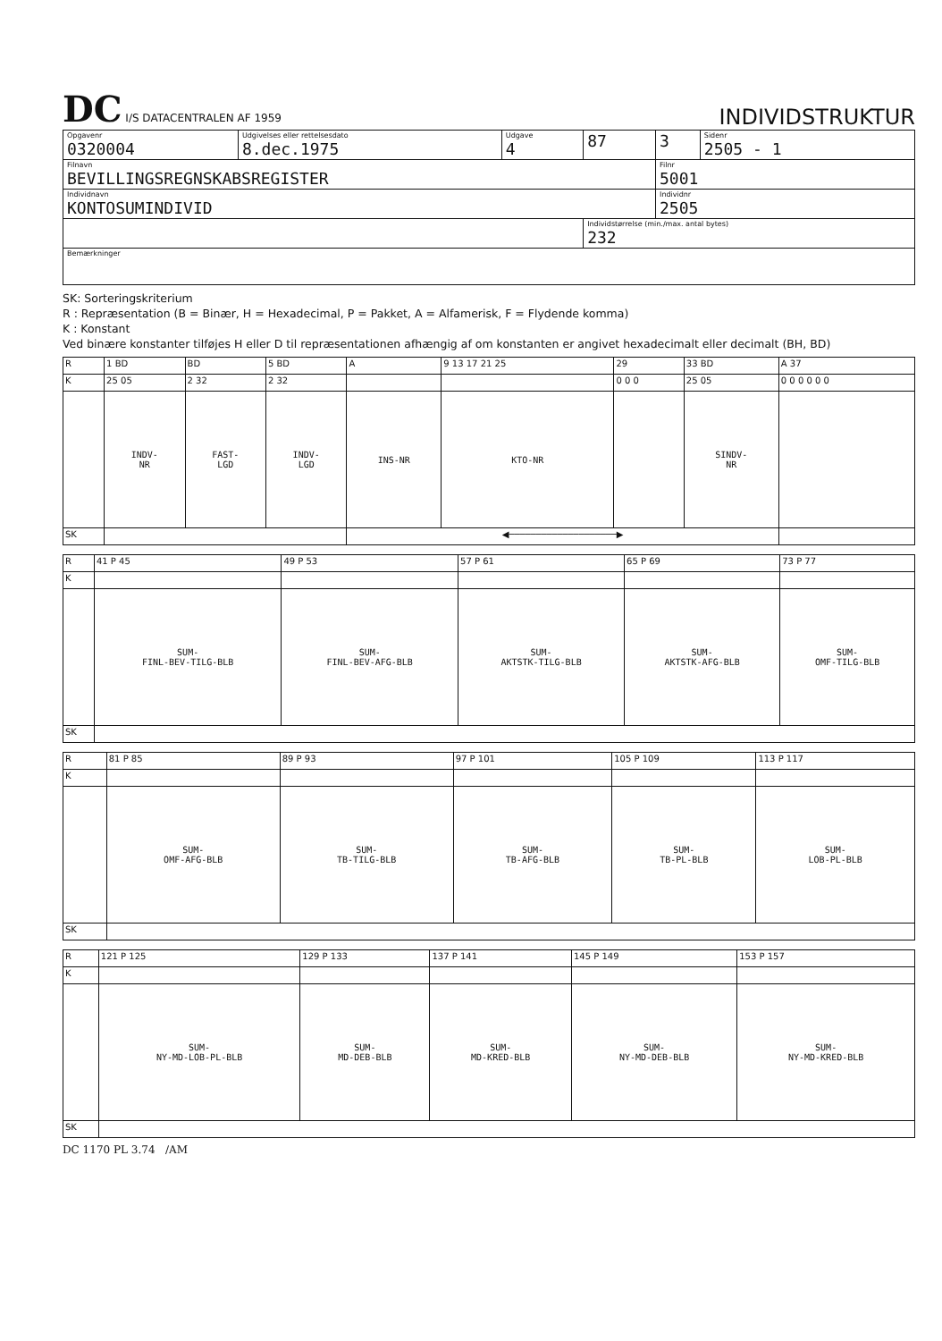DC I/S DATACENTRALEN AF 1959
INDIVIDSTRUKTUR
| Opgavenr 0320004 | Udgivelses eller rettelsesdato 8.dec.1975 | Udgave 4 | 87 | 3 | Sidenr 2505 - 1 |
| Filnavn BEVILLINGSREGNSKABSREGISTER | | | | Filnr 5001 | |
| Individnavn KONTOSUMINDIVID | | | | Individnr 2505 | |
| | | | Individstørrelse (min./max. antal bytes) 232 | | |
| Bemærkninger | | | | | |
SK: Sorteringskriterium
R : Repræsentation (B = Binær, H = Hexadecimal, P = Pakket, A = Alfamerisk, F = Flydende komma)
K : Konstant
Ved binære konstanter tilføjes H eller D til repræsentationen afhængig af om konstanten er angivet hexadecimalt eller decimalt (BH, BD)
| R | 1 BD | BD | 5 BD | A | 9 13 17 21 25 | | 29 | 33 BD | A 37 |
| K | 25 05 | 2 32 | 2 32 | | | | 0 0 0 | 25 05 | 0 0 0 0 0 0 |
| | INDV- NR | FAST- LGD | INDV- LGD | INS-NR | | KTO-NR | | SINDV- NR | |
| SK | | | | ◀────────────────────▶ | | | | | |
| R | 41 P 45 | 49 P 53 | 57 P 61 | 65 P 69 | 73 P 77 |
| K | | | | | |
| | SUM- FINL-BEV-TILG-BLB | SUM- FINL-BEV-AFG-BLB | SUM- AKTSTK-TILG-BLB | SUM- AKTSTK-AFG-BLB | SUM- OMF-TILG-BLB |
| SK | | | | | |
| R | 81 P 85 | 89 P 93 | 97 P 101 | 105 P 109 | 113 P 117 |
| K | | | | | |
| | SUM- OMF-AFG-BLB | SUM- TB-TILG-BLB | SUM- TB-AFG-BLB | SUM- TB-PL-BLB | SUM- LOB-PL-BLB |
| SK | | | | | |
| R | 121 P 125 | 129 P 133 | 137 P 141 | 145 P 149 | 153 P 157 |
| K | | | | | |
| | SUM- NY-MD-LOB-PL-BLB | SUM- MD-DEB-BLB | SUM- MD-KRED-BLB | SUM- NY-MD-DEB-BLB | SUM- NY-MD-KRED-BLB |
| SK | | | | | |
DC 1170 PL 3.74 /AM